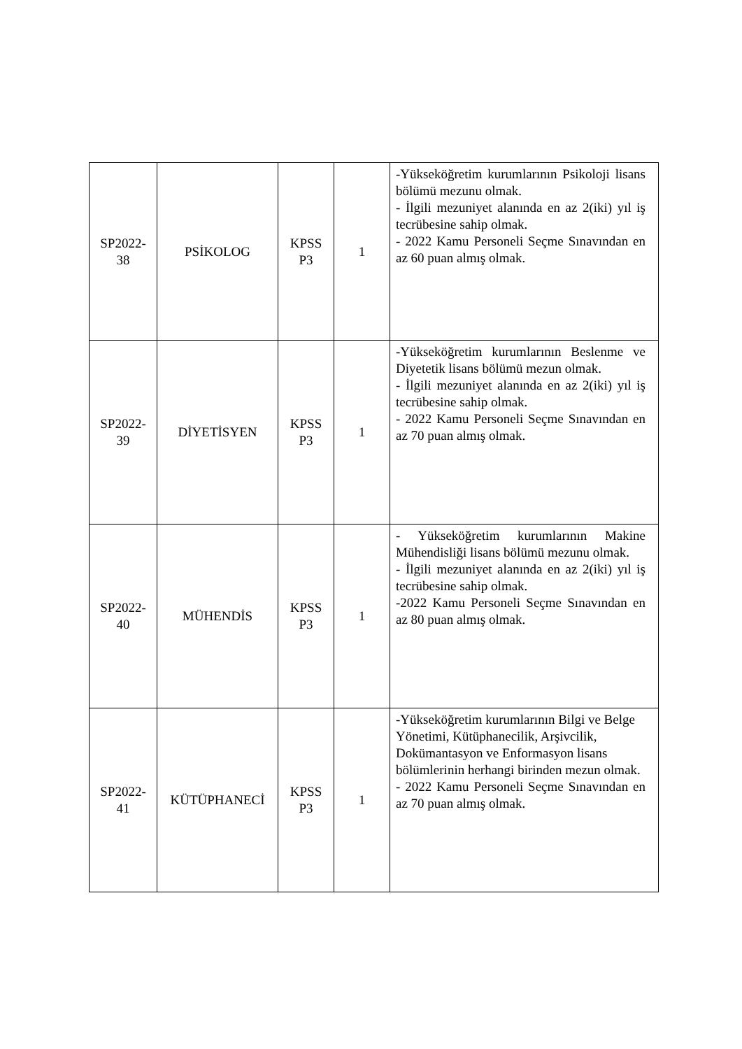| SP2022- 38 | PSİKOLOG | KPSS P3 | 1 | -Yükseköğretim kurumlarının Psikoloji lisans bölümü mezunu olmak. - İlgili mezuniyet alanında en az 2(iki) yıl iş tecrübesine sahip olmak. - 2022 Kamu Personeli Seçme Sınavından en az 60 puan almış olmak. |
| SP2022- 39 | DİYETİSYEN | KPSS P3 | 1 | -Yükseköğretim kurumlarının Beslenme ve Diyetetik lisans bölümü mezun olmak. - İlgili mezuniyet alanında en az 2(iki) yıl iş tecrübesine sahip olmak. - 2022 Kamu Personeli Seçme Sınavından en az 70 puan almış olmak. |
| SP2022- 40 | MÜHENDİS | KPSS P3 | 1 | - Yükseköğretim kurumlarının Makine Mühendisliği lisans bölümü mezunu olmak. - İlgili mezuniyet alanında en az 2(iki) yıl iş tecrübesine sahip olmak. -2022 Kamu Personeli Seçme Sınavından en az 80 puan almış olmak. |
| SP2022- 41 | KÜTÜPHANECİ | KPSS P3 | 1 | -Yükseköğretim kurumlarının Bilgi ve Belge Yönetimi, Kütüphanecilik, Arşivcilik, Dokümantasyon ve Enformasyon lisans bölümlerinin herhangi birinden mezun olmak. - 2022 Kamu Personeli Seçme Sınavından en az 70 puan almış olmak. |